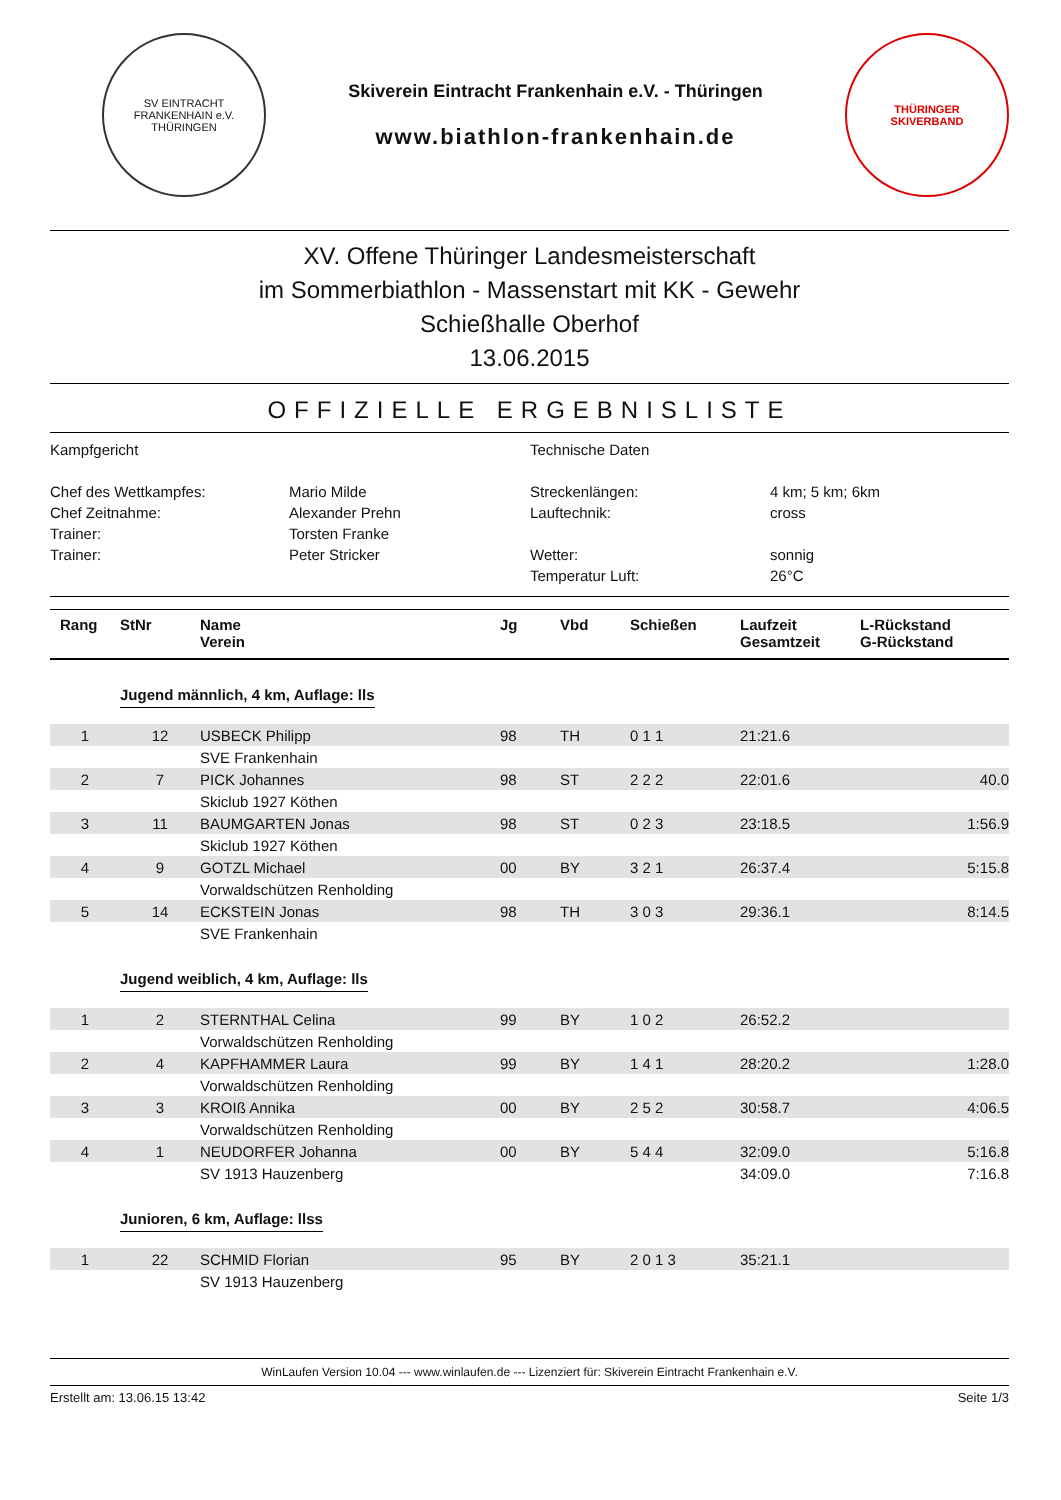SV EINTRACHT FRANKENHAIN e.V.
THÜRINGEN
Skiverein Eintracht Frankenhain e.V. - Thüringen
www.biathlon-frankenhain.de
THÜRINGER
SKIVERBAND
XV. Offene Thüringer Landesmeisterschaft
im Sommerbiathlon - Massenstart mit KK - Gewehr
Schießhalle Oberhof
13.06.2015
OFFIZIELLE ERGEBNISLISTE
Kampfgericht
Chef des Wettkampfes:
Chef Zeitnahme:
Trainer:
Trainer:
Mario Milde
Alexander Prehn
Torsten Franke
Peter Stricker
Technische Daten
Streckenlängen:
Lauftechnik:
Wetter:
Temperatur Luft:
4 km; 5 km; 6km
cross
sonnig
26°C
| Rang | StNr | Name Verein | Jg | Vbd | Schießen | Laufzeit Gesamtzeit | L-Rückstand G-Rückstand |
| --- | --- | --- | --- | --- | --- | --- | --- |
| | Jugend männlich, 4 km, Auflage: lls | | | | | | |
| 1 | 12 | USBECK Philipp | 98 | TH | 0 1 1 | 21:21.6 | |
| | | SVE Frankenhain | | | | | |
| 2 | 7 | PICK Johannes | 98 | ST | 2 2 2 | 22:01.6 | 40.0 |
| | | Skiclub 1927 Köthen | | | | | |
| 3 | 11 | BAUMGARTEN Jonas | 98 | ST | 0 2 3 | 23:18.5 | 1:56.9 |
| | | Skiclub 1927 Köthen | | | | | |
| 4 | 9 | GOTZL Michael | 00 | BY | 3 2 1 | 26:37.4 | 5:15.8 |
| | | Vorwaldschützen Renholding | | | | | |
| 5 | 14 | ECKSTEIN Jonas | 98 | TH | 3 0 3 | 29:36.1 | 8:14.5 |
| | | SVE Frankenhain | | | | | |
| | Jugend weiblich, 4 km, Auflage: lls | | | | | | |
| 1 | 2 | STERNTHAL Celina | 99 | BY | 1 0 2 | 26:52.2 | |
| | | Vorwaldschützen Renholding | | | | | |
| 2 | 4 | KAPFHAMMER Laura | 99 | BY | 1 4 1 | 28:20.2 | 1:28.0 |
| | | Vorwaldschützen Renholding | | | | | |
| 3 | 3 | KROIß Annika | 00 | BY | 2 5 2 | 30:58.7 | 4:06.5 |
| | | Vorwaldschützen Renholding | | | | | |
| 4 | 1 | NEUDORFER Johanna | 00 | BY | 5 4 4 | 32:09.0 | 5:16.8 |
| | | SV 1913 Hauzenberg | | | | 34:09.0 | 7:16.8 |
| | Junioren, 6 km, Auflage: llss | | | | | | |
| 1 | 22 | SCHMID Florian | 95 | BY | 2 0 1 3 | 35:21.1 | |
| | | SV 1913 Hauzenberg | | | | | |
WinLaufen Version 10.04 --- www.winlaufen.de --- Lizenziert für: Skiverein Eintracht Frankenhain e.V.
Erstellt am: 13.06.15 13:42 Seite 1/3